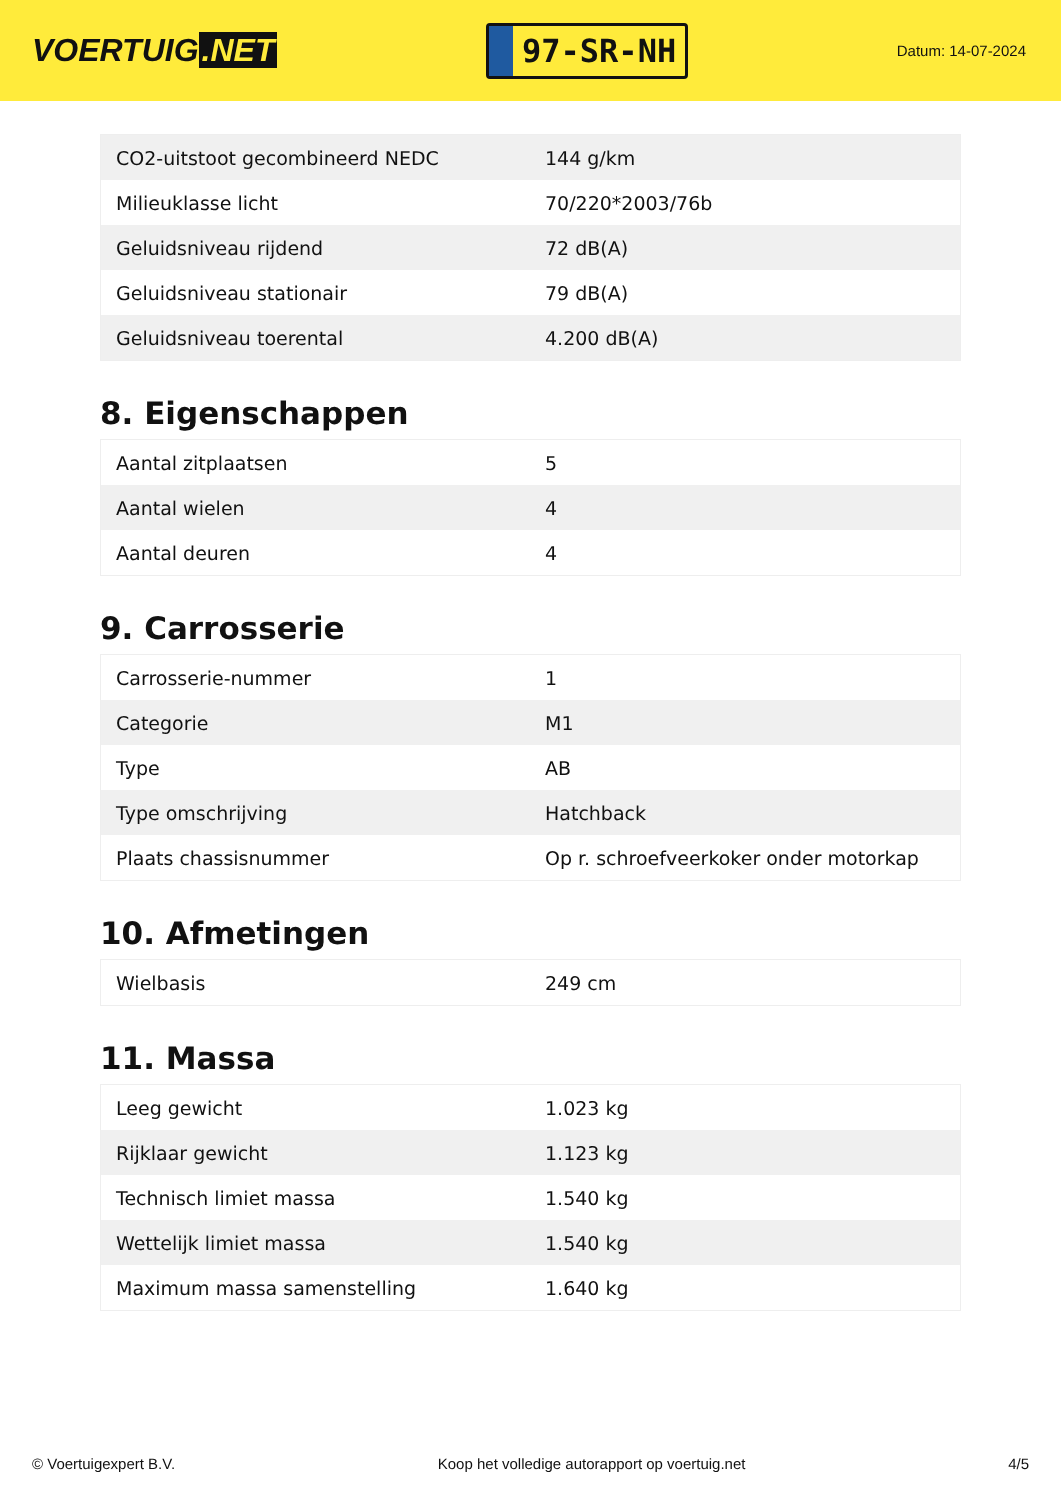VOERTUIG.NET
97-SR-NH
Datum: 14-07-2024
| CO2-uitstoot gecombineerd NEDC | 144 g/km |
| Milieuklasse licht | 70/220*2003/76b |
| Geluidsniveau rijdend | 72 dB(A) |
| Geluidsniveau stationair | 79 dB(A) |
| Geluidsniveau toerental | 4.200 dB(A) |
8. Eigenschappen
| Aantal zitplaatsen | 5 |
| Aantal wielen | 4 |
| Aantal deuren | 4 |
9. Carrosserie
| Carrosserie-nummer | 1 |
| Categorie | M1 |
| Type | AB |
| Type omschrijving | Hatchback |
| Plaats chassisnummer | Op r. schroefveerkoker onder motorkap |
10. Afmetingen
| Wielbasis | 249 cm |
11. Massa
| Leeg gewicht | 1.023 kg |
| Rijklaar gewicht | 1.123 kg |
| Technisch limiet massa | 1.540 kg |
| Wettelijk limiet massa | 1.540 kg |
| Maximum massa samenstelling | 1.640 kg |
© Voertuigexpert B.V. Koop het volledige autorapport op voertuig.net 4/5